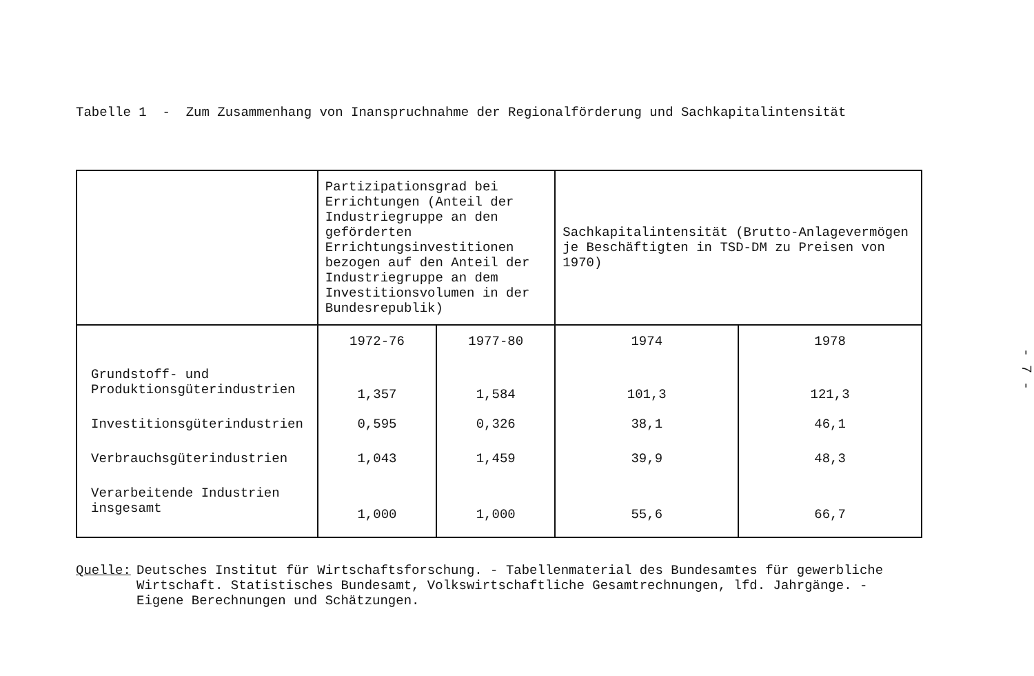Tabelle 1 - Zum Zusammenhang von Inanspruchnahme der Regionalförderung und Sachkapitalintensität
| | Partizipationsgrad bei Errichtungen (Anteil der Industriegruppe an den geförderten Errichtungsinvestitionen bezogen auf den Anteil der Industriegruppe an dem Investitionsvolumen in der Bundesrepublik) | | Sachkapitalintensität (Brutto-Anlagevermögen je Beschäftigten in TSD-DM zu Preisen von 1970) | |
| --- | --- | --- | --- | --- |
| | 1972-76 | 1977-80 | 1974 | 1978 |
| Grundstoff- und Produktionsgüterindustrien | 1,357 | 1,584 | 101,3 | 121,3 |
| Investitionsgüterindustrien | 0,595 | 0,326 | 38,1 | 46,1 |
| Verbrauchsgüterindustrien | 1,043 | 1,459 | 39,9 | 48,3 |
| Verarbeitende Industrien insgesamt | 1,000 | 1,000 | 55,6 | 66,7 |
Quelle: Deutsches Institut für Wirtschaftsforschung. - Tabellenmaterial des Bundesamtes für gewerbliche Wirtschaft. Statistisches Bundesamt, Volkswirtschaftliche Gesamtrechnungen, lfd. Jahrgänge. - Eigene Berechnungen und Schätzungen.
- 7 -